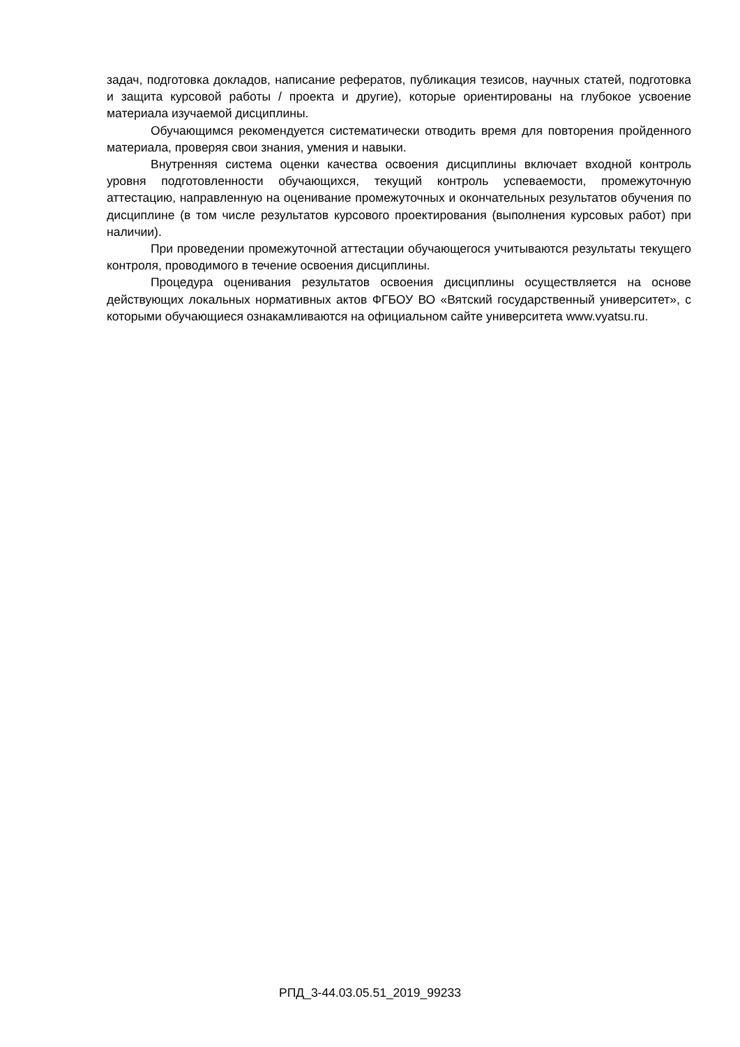задач, подготовка докладов, написание рефератов, публикация тезисов, научных статей, подготовка и защита курсовой работы / проекта и другие), которые ориентированы на глубокое усвоение материала изучаемой дисциплины.
Обучающимся рекомендуется систематически отводить время для повторения пройденного материала, проверяя свои знания, умения и навыки.
Внутренняя система оценки качества освоения дисциплины включает входной контроль уровня подготовленности обучающихся, текущий контроль успеваемости, промежуточную аттестацию, направленную на оценивание промежуточных и окончательных результатов обучения по дисциплине (в том числе результатов курсового проектирования (выполнения курсовых работ) при наличии).
При проведении промежуточной аттестации обучающегося учитываются результаты текущего контроля, проводимого в течение освоения дисциплины.
Процедура оценивания результатов освоения дисциплины осуществляется на основе действующих локальных нормативных актов ФГБОУ ВО «Вятский государственный университет», с которыми обучающиеся ознакамливаются на официальном сайте университета www.vyatsu.ru.
РПД_3-44.03.05.51_2019_99233